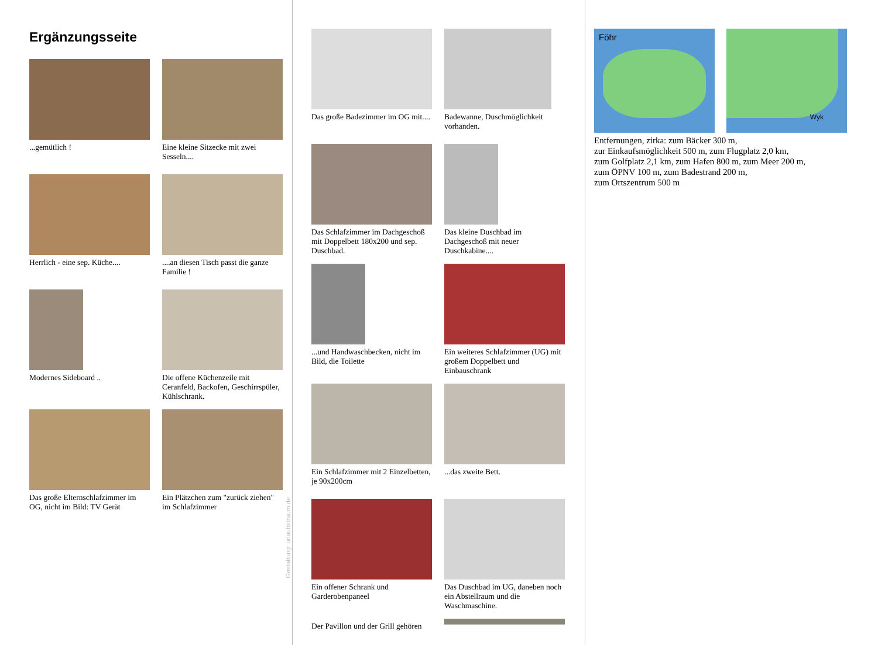Ergänzungsseite
...gemütlich !
Eine kleine Sitzecke mit zwei Sesseln....
Herrlich - eine sep. Küche....
....an diesen Tisch passt die ganze Familie !
Modernes Sideboard ..
Die offene Küchenzeile mit Ceranfeld, Backofen, Geschirrspüler, Kühlschrank.
Das große Elternschlafzimmer im OG, nicht im Bild: TV Gerät
Ein Plätzchen zum "zurück ziehen" im Schlafzimmer
Gestaltung: urlaubstraum.de
Das große Badezimmer im OG mit....
Badewanne, Duschmöglichkeit vorhanden.
Das Schlafzimmer im Dachgeschoß mit Doppelbett 180x200 und sep. Duschbad.
Das kleine Duschbad im Dachgeschoß mit neuer Duschkabine....
...und Handwaschbecken, nicht im Bild, die Toilette
Ein weiteres Schlafzimmer (UG) mit großem Doppelbett und Einbauschrank
Ein Schlafzimmer mit 2 Einzelbetten, je 90x200cm
...das zweite Bett.
Ein offener Schrank und Garderobenpaneel
Das Duschbad im UG, daneben noch ein Abstellraum und die Waschmaschine.
Der Pavillon und der Grill gehören
Föhr
Wyk
Entfernungen, zirka: zum Bäcker 300 m,
zur Einkaufsmöglichkeit 500 m, zum Flugplatz 2,0 km,
zum Golfplatz 2,1 km, zum Hafen 800 m, zum Meer 200 m,
zum ÖPNV 100 m, zum Badestrand 200 m,
zum Ortszentrum 500 m